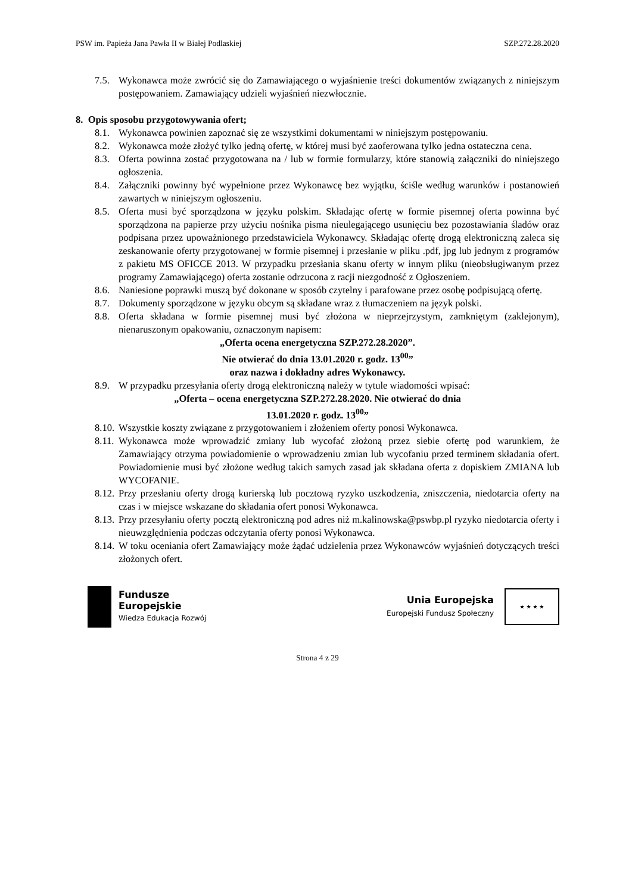PSW im. Papieża Jana Pawła II w Białej Podlaskiej SZP.272.28.2020
7.5. Wykonawca może zwrócić się do Zamawiającego o wyjaśnienie treści dokumentów związanych z niniejszym postępowaniem. Zamawiający udzieli wyjaśnień niezwłocznie.
8. Opis sposobu przygotowywania ofert;
8.1. Wykonawca powinien zapoznać się ze wszystkimi dokumentami w niniejszym postępowaniu.
8.2. Wykonawca może złożyć tylko jedną ofertę, w której musi być zaoferowana tylko jedna ostateczna cena.
8.3. Oferta powinna zostać przygotowana na / lub w formie formularzy, które stanowią załączniki do niniejszego ogłoszenia.
8.4. Załączniki powinny być wypełnione przez Wykonawcę bez wyjątku, ściśle według warunków i postanowień zawartych w niniejszym ogłoszeniu.
8.5. Oferta musi być sporządzona w języku polskim. Składając ofertę w formie pisemnej oferta powinna być sporządzona na papierze przy użyciu nośnika pisma nieulegającego usunięciu bez pozostawiania śladów oraz podpisana przez upoważnionego przedstawiciela Wykonawcy. Składając ofertę drogą elektroniczną zaleca się zeskanowanie oferty przygotowanej w formie pisemnej i przesłanie w pliku .pdf, jpg lub jednym z programów z pakietu MS OFICCE 2013. W przypadku przesłania skanu oferty w innym pliku (nieobsługiwanym przez programy Zamawiającego) oferta zostanie odrzucona z racji niezgodność z Ogłoszeniem.
8.6. Naniesione poprawki muszą być dokonane w sposób czytelny i parafowane przez osobę podpisującą ofertę.
8.7. Dokumenty sporządzone w języku obcym są składane wraz z tłumaczeniem na język polski.
8.8. Oferta składana w formie pisemnej musi być złożona w nieprzejrzystym, zamkniętym (zaklejonym), nienaruszonym opakowaniu, oznaczonym napisem:
„Oferta ocena energetyczna SZP.272.28.2020”.
Nie otwierać do dnia 13.01.2020 r. godz. 13<sup>00</sup>”
oraz nazwa i dokładny adres Wykonawcy.
8.9. W przypadku przesyłania oferty drogą elektroniczną należy w tytule wiadomości wpisać:
„Oferta – ocena energetyczna SZP.272.28.2020. Nie otwierać do dnia
13.01.2020 r. godz. 13<sup>00</sup>”
8.10. Wszystkie koszty związane z przygotowaniem i złożeniem oferty ponosi Wykonawca.
8.11. Wykonawca może wprowadzić zmiany lub wycofać złożoną przez siebie ofertę pod warunkiem, że Zamawiający otrzyma powiadomienie o wprowadzeniu zmian lub wycofaniu przed terminem składania ofert. Powiadomienie musi być złożone według takich samych zasad jak składana oferta z dopiskiem ZMIANA lub WYCOFANIE.
8.12. Przy przesłaniu oferty drogą kurierską lub pocztową ryzyko uszkodzenia, zniszczenia, niedotarcia oferty na czas i w miejsce wskazane do składania ofert ponosi Wykonawca.
8.13. Przy przesyłaniu oferty pocztą elektroniczną pod adres niż m.kalinowska@pswbp.pl ryzyko niedotarcia oferty i nieuwzględnienia podczas odczytania oferty ponosi Wykonawca.
8.14. W toku oceniania ofert Zamawiający może żądać udzielenia przez Wykonawców wyjaśnień dotyczących treści złożonych ofert.
Fundusze
Europejskie
Wiedza Edukacja Rozwój
Unia Europejska
Europejski Fundusz Społeczny
★ ★ ★ ★
Strona 4 z 29